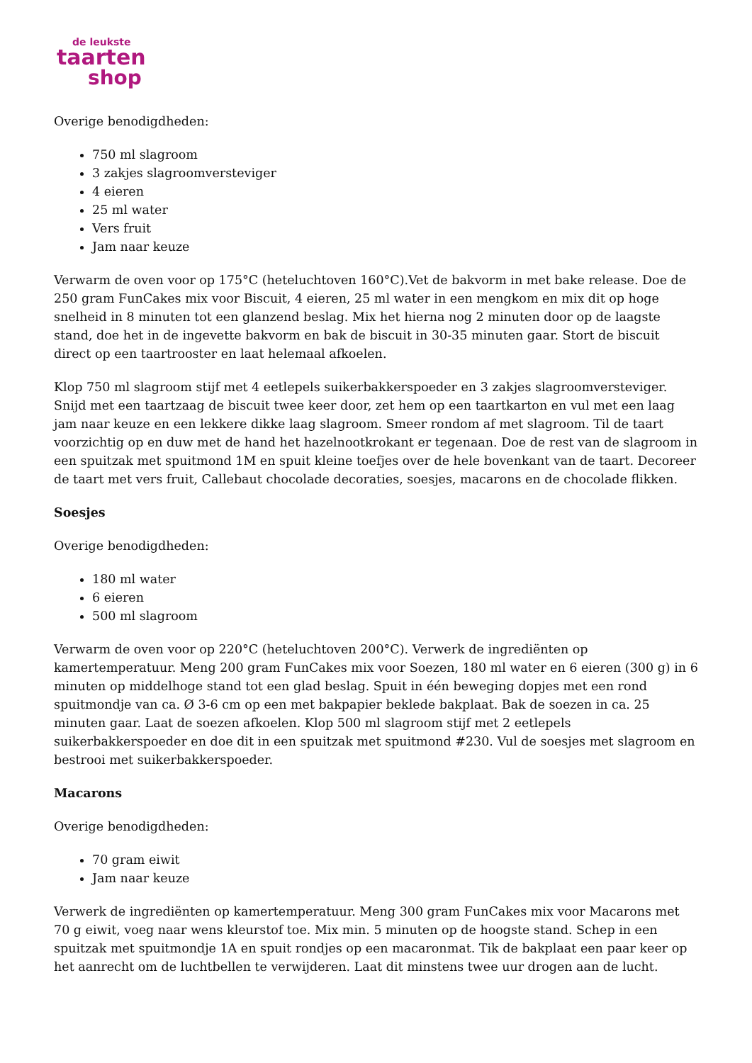de leukste
taarten
shop
Overige benodigdheden:
750 ml slagroom
3 zakjes slagroomversteviger
4 eieren
25 ml water
Vers fruit
Jam naar keuze
Verwarm de oven voor op 175°C (heteluchtoven 160°C).Vet de bakvorm in met bake release. Doe de 250 gram FunCakes mix voor Biscuit, 4 eieren, 25 ml water in een mengkom en mix dit op hoge snelheid in 8 minuten tot een glanzend beslag. Mix het hierna nog 2 minuten door op de laagste stand, doe het in de ingevette bakvorm en bak de biscuit in 30-35 minuten gaar. Stort de biscuit direct op een taartrooster en laat helemaal afkoelen.
Klop 750 ml slagroom stijf met 4 eetlepels suikerbakkerspoeder en 3 zakjes slagroomversteviger. Snijd met een taartzaag de biscuit twee keer door, zet hem op een taartkarton en vul met een laag jam naar keuze en een lekkere dikke laag slagroom. Smeer rondom af met slagroom. Til de taart voorzichtig op en duw met de hand het hazelnootkrokant er tegenaan. Doe de rest van de slagroom in een spuitzak met spuitmond 1M en spuit kleine toefjes over de hele bovenkant van de taart. Decoreer de taart met vers fruit, Callebaut chocolade decoraties, soesjes, macarons en de chocolade flikken.
Soesjes
Overige benodigdheden:
180 ml water
6 eieren
500 ml slagroom
Verwarm de oven voor op 220°C (heteluchtoven 200°C). Verwerk de ingrediënten op kamertemperatuur. Meng 200 gram FunCakes mix voor Soezen, 180 ml water en 6 eieren (300 g) in 6 minuten op middelhoge stand tot een glad beslag. Spuit in één beweging dopjes met een rond spuitmondje van ca. Ø 3-6 cm op een met bakpapier beklede bakplaat. Bak de soezen in ca. 25 minuten gaar. Laat de soezen afkoelen. Klop 500 ml slagroom stijf met 2 eetlepels suikerbakkerspoeder en doe dit in een spuitzak met spuitmond #230. Vul de soesjes met slagroom en bestrooi met suikerbakkerspoeder.
Macarons
Overige benodigdheden:
70 gram eiwit
Jam naar keuze
Verwerk de ingrediënten op kamertemperatuur. Meng 300 gram FunCakes mix voor Macarons met 70 g eiwit, voeg naar wens kleurstof toe. Mix min. 5 minuten op de hoogste stand. Schep in een spuitzak met spuitmondje 1A en spuit rondjes op een macaronmat. Tik de bakplaat een paar keer op het aanrecht om de luchtbellen te verwijderen. Laat dit minstens twee uur drogen aan de lucht.